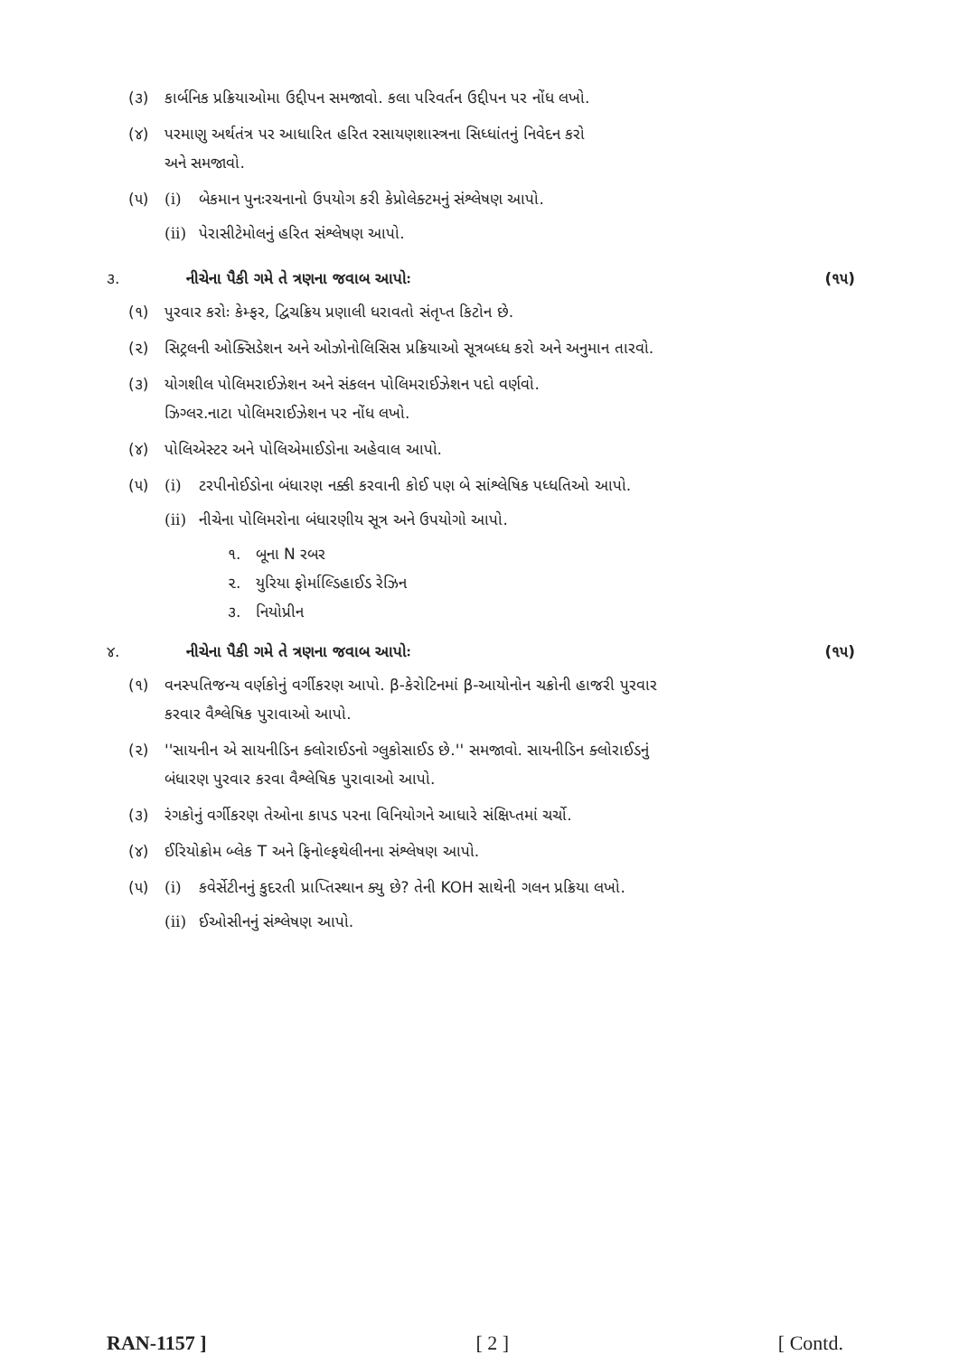(૩) કાર્બનિક પ્રક્રિયાઓમા ઉદ્દીપન સમજાવો. કલા પરિવર્તન ઉદ્દીપન પર નોંધ લખો.
(૪) પરમાણુ અર્થતંત્ર પર આધારિત હરિત રસાયણશાસ્ત્રના સિધ્ધાંતનું નિવેદન કરો
અને સમજાવો.
(૫) (i) બેકમાન પુનઃરચનાનો ઉપયોગ કરી કેપ્રોલેક્ટમનું સંશ્લેષણ આપો.
(ii) પેરાસીટેમોલનું હરિત સંશ્લેષણ આપો.
૩. નીચેના પૈકી ગમે તે ત્રણના જવાબ આપોઃ (૧૫)
(૧) પુરવાર કરોઃ કેમ્ફર, દ્વિચક્રિય પ્રણાલી ધરાવતો સંતૃપ્ત કિટોન છે.
(૨) સિટ્રલની ઓક્સિડેશન અને ઓઝોનોલિસિસ પ્રક્રિયાઓ સૂત્રબધ્ધ કરો અને અનુમાન તારવો.
(૩) યોગશીલ પોલિમરાઈઝેશન અને સંકલન પોલિમરાઈઝેશન પદો વર્ણવો.
ઝિગ્લર.નાટા પોલિમરાઈઝેશન પર નોંધ લખો.
(૪) પોલિએસ્ટર અને પોલિએમાઈડોના અહેવાલ આપો.
(૫) (i) ટરપીનોઈડોના બંધારણ નક્કી કરવાની કોઈ પણ બે સાંશ્લેષિક પધ્ધતિઓ આપો.
(ii) નીચેના પોલિમરોના બંધારણીય સૂત્ર અને ઉપયોગો આપો.
૧. બૂના N રબર
૨. યુરિયા ફોર્માલ્ડિહાઈડ રેઝિન
૩. નિયોપ્રીન
૪. નીચેના પૈકી ગમે તે ત્રણના જવાબ આપોઃ (૧૫)
(૧) વનસ્પતિજન્ય વર્ણકોનું વર્ગીકરણ આપો. β-કેરોટિનમાં β-આયોનોન ચક્રોની હાજરી પુરવાર
કરવાર વૈશ્લેષિક પુરાવાઓ આપો.
(૨) ''સાયનીન એ સાયનીડિન ક્લોરાઈડનો ગ્લુકોસાઈડ છે.'' સમજાવો. સાયનીડિન ક્લોરાઈડનું
બંધારણ પુરવાર કરવા વૈશ્લેષિક પુરાવાઓ આપો.
(૩) રંગકોનું વર્ગીકરણ તેઓના કાપડ પરના વિનિયોગને આધારે સંક્ષિપ્તમાં ચર્ચો.
(૪) ઈરિયોક્રોમ બ્લેક T અને ફિનોલ્ફથેલીનના સંશ્લેષણ આપો.
(૫) (i) કવેર્સેટીનનું કુદરતી પ્રાપ્તિસ્થાન ક્યુ છે? તેની KOH સાથેની ગલન પ્રક્રિયા લખો.
(ii) ઈઓસીનનું સંશ્લેષણ આપો.
RAN-1157 ] [ 2 ] [ Contd.